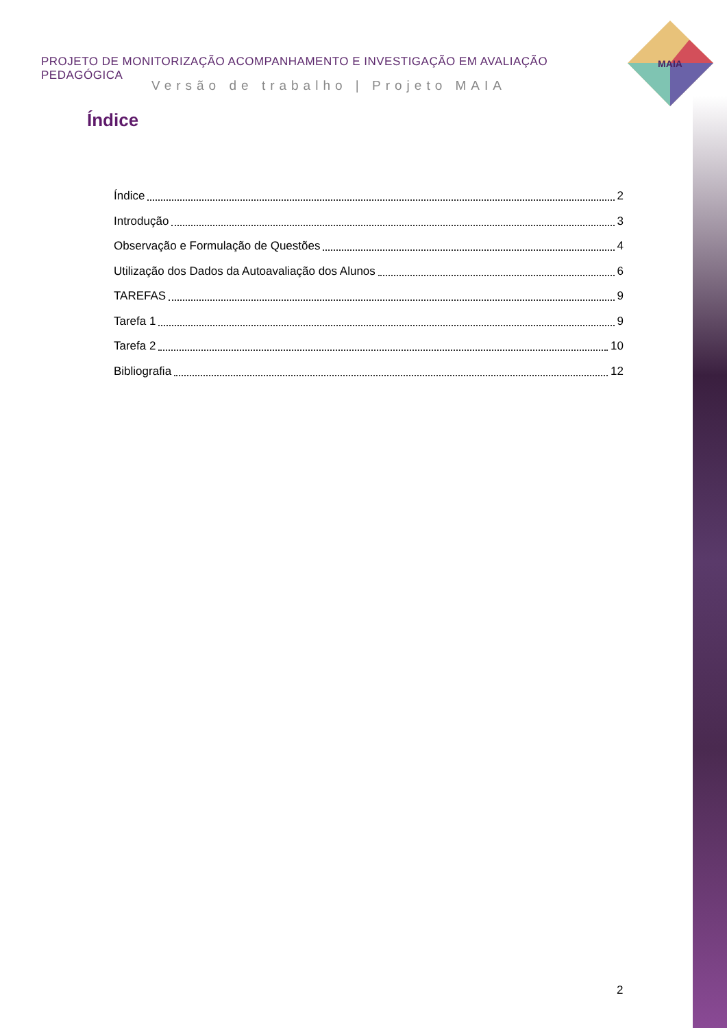MAIA
PROJETO DE MONITORIZAÇÃO ACOMPANHAMENTO E INVESTIGAÇÃO EM AVALIAÇÃO PEDAGÓGICA
Versão de trabalho | Projeto MAIA
Índice
Índice 2
Introdução 3
Observação e Formulação de Questões 4
Utilização dos Dados da Autoavaliação dos Alunos 6
TAREFAS 9
Tarefa 1 9
Tarefa 2 10
Bibliografia 12
2